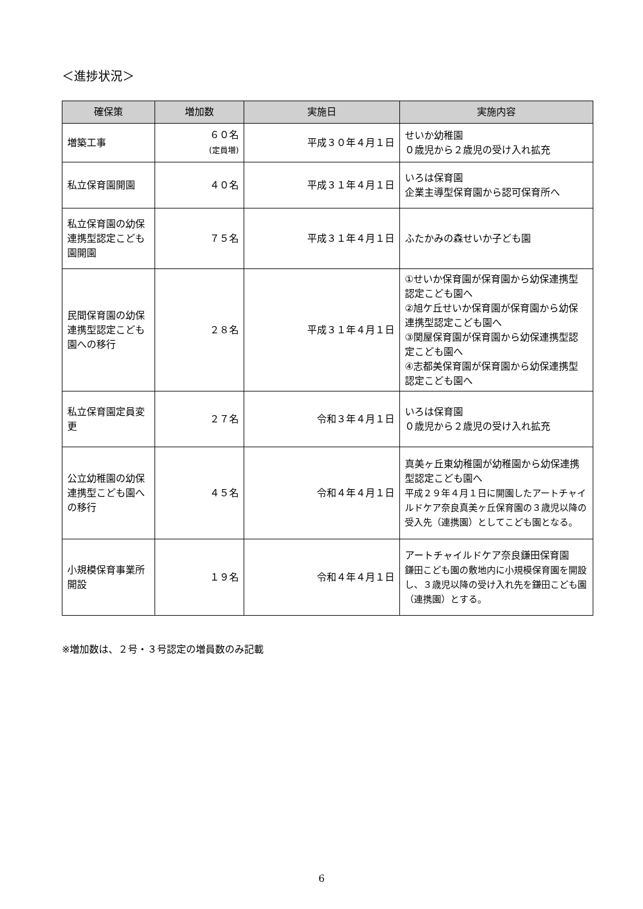＜進捗状況＞
| 確保策 | 増加数 | 実施日 | 実施内容 |
| --- | --- | --- | --- |
| 増築工事 | ６０名 (定員増) | 平成３０年４月１日 | せいか幼稚園 ０歳児から２歳児の受け入れ拡充 |
| 私立保育園開園 | ４０名 | 平成３１年４月１日 | いろは保育園 企業主導型保育園から認可保育所へ |
| 私立保育園の幼保連携型認定こども園開園 | ７５名 | 平成３１年４月１日 | ふたかみの森せいか子ども園 |
| 民間保育園の幼保連携型認定こども園への移行 | ２８名 | 平成３１年４月１日 | ①せいか保育園が保育園から幼保連携型認定こども園へ ②旭ケ丘せいか保育園が保育園から幼保連携型認定こども園へ ③関屋保育園が保育園から幼保連携型認定こども園へ ④志都美保育園が保育園から幼保連携型認定こども園へ |
| 私立保育園定員変更 | ２７名 | 令和３年４月１日 | いろは保育園 ０歳児から２歳児の受け入れ拡充 |
| 公立幼稚園の幼保連携型こども園への移行 | ４５名 | 令和４年４月１日 | 真美ヶ丘東幼稚園が幼稚園から幼保連携型認定こども園へ 平成２９年４月１日に開園したアートチャイルドケア奈良真美ヶ丘保育園の３歳児以降の受入先（連携園）としてこども園となる。 |
| 小規模保育事業所開設 | １９名 | 令和４年４月１日 | アートチャイルドケア奈良鎌田保育園 鎌田こども園の敷地内に小規模保育園を開設し、３歳児以降の受け入れ先を鎌田こども園（連携園）とする。 |
※増加数は、２号・３号認定の増員数のみ記載
6